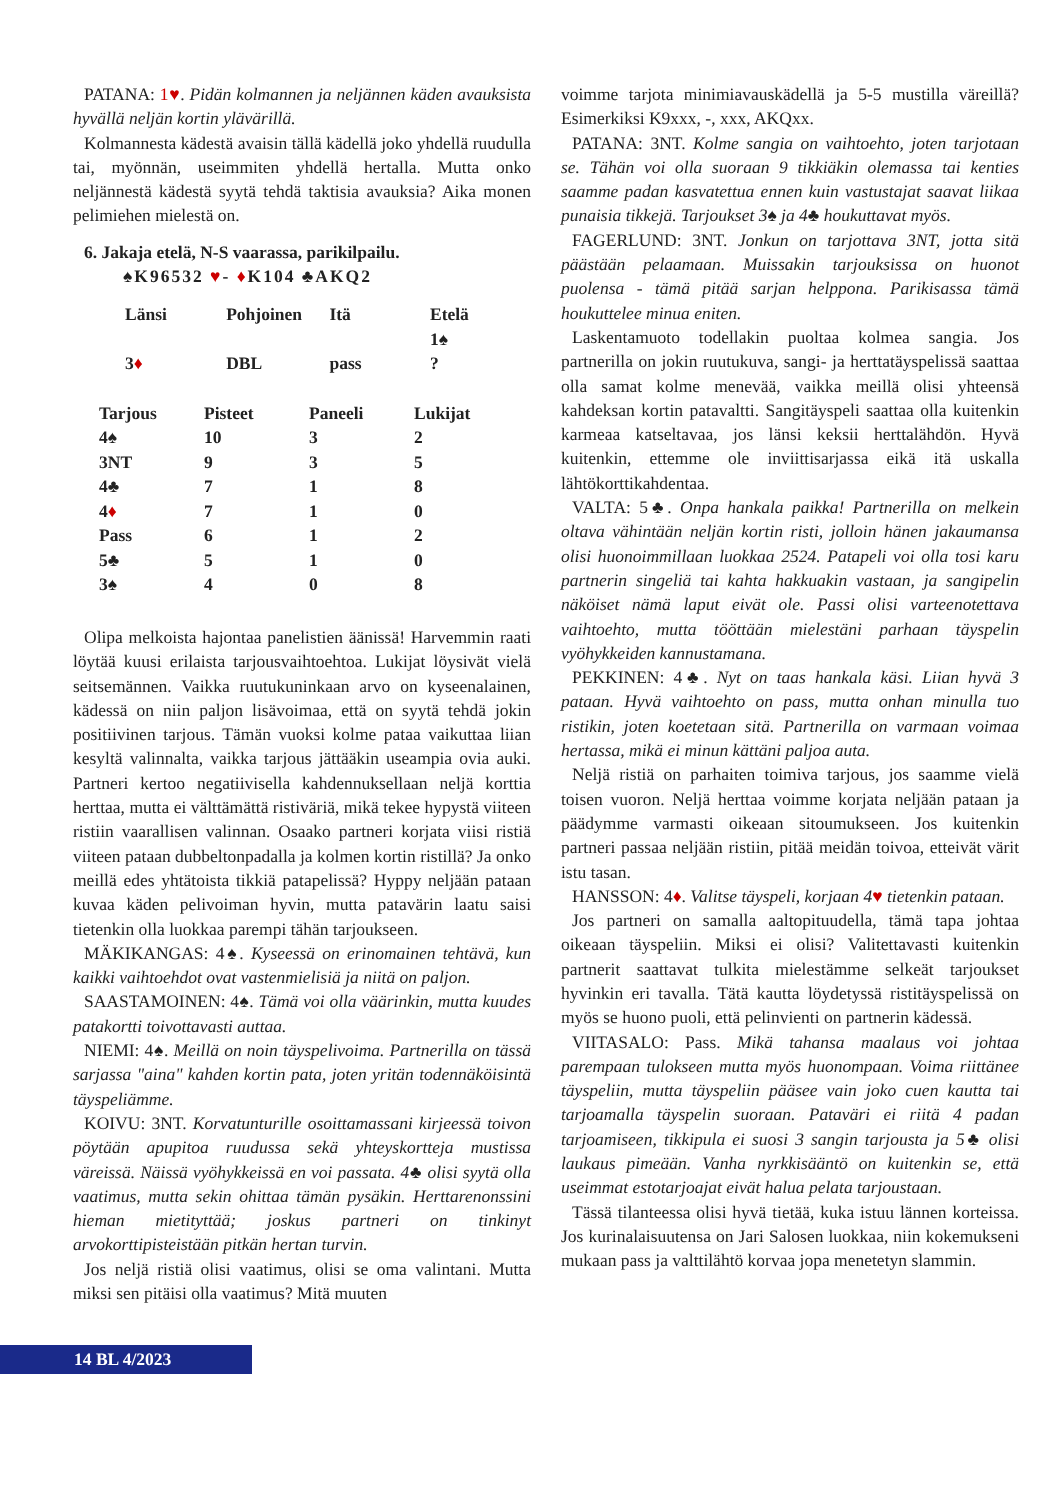PATANA: 1♥. Pidän kolmannen ja neljännen käden avauksista hyvällä neljän kortin ylävärillä.
Kolmannesta kädestä avaisin tällä kädellä joko yhdellä ruudulla tai, myönnän, useimmiten yhdellä hertalla. Mutta onko neljännestä kädestä syytä tehdä taktisia avauksia? Aika monen pelimiehen mielestä on.
6. Jakaja etelä, N-S vaarassa, parikilpailu.
♠K96532 ♥- ♦K104 ♣AKQ2
| Länsi | Pohjoinen | Itä | Etelä 1♠ |
| 3 ♦ | DBL | pass | ? |
| Tarjous | Pisteet | Paneeli | Lukijat |
| --- | --- | --- | --- |
| 4♠ | 10 | 3 | 2 |
| 3NT | 9 | 3 | 5 |
| 4♣ | 7 | 1 | 8 |
| 4 ♦ | 7 | 1 | 0 |
| Pass | 6 | 1 | 2 |
| 5♣ | 5 | 1 | 0 |
| 3♠ | 4 | 0 | 8 |
Olipa melkoista hajontaa panelistien äänissä! Harvemmin raati löytää kuusi erilaista tarjousvaihtoehtoa. Lukijat löysivät vielä seitsemännen. Vaikka ruutukuninkaan arvo on kyseenalainen, kädessä on niin paljon lisävoimaa, että on syytä tehdä jokin positiivinen tarjous. Tämän vuoksi kolme pataa vaikuttaa liian kesyltä valinnalta, vaikka tarjous jättääkin useampia ovia auki. Partneri kertoo negatiivisella kahdennuksellaan neljä korttia herttaa, mutta ei välttämättä ristiväriä, mikä tekee hypystä viiteen ristiin vaarallisen valinnan. Osaako partneri korjata viisi ristiä viiteen pataan dubbeltonpadalla ja kolmen kortin ristillä? Ja onko meillä edes yhtätoista tikkiä patapelissä? Hyppy neljään pataan kuvaa käden pelivoiman hyvin, mutta patavärin laatu saisi tietenkin olla luokkaa parempi tähän tarjoukseen.
MÄKIKANGAS: 4♠. Kyseessä on erinomainen tehtävä, kun kaikki vaihtoehdot ovat vastenmielisiä ja niitä on paljon.
SAASTAMOINEN: 4♠. Tämä voi olla väärinkin, mutta kuudes patakortti toivottavasti auttaa.
NIEMI: 4♠. Meillä on noin täyspelivoima. Partnerilla on tässä sarjassa "aina" kahden kortin pata, joten yritän todennäköisintä täyspeliämme.
KOIVU: 3NT. Korvatunturille osoittamassani kirjeessä toivon pöytään apupitoa ruudussa sekä yhteyskortteja mustissa väreissä. Näissä vyöhykkeissä en voi passata. 4♣ olisi syytä olla vaatimus, mutta sekin ohittaa tämän pysäkin. Herttarenonssini hieman mietityttää; joskus partneri on tinkinyt arvokorttipisteistään pitkän hertan turvin.
Jos neljä ristiä olisi vaatimus, olisi se oma valintani. Mutta miksi sen pitäisi olla vaatimus? Mitä muuten
voimme tarjota minimiavauskädellä ja 5-5 mustilla väreillä? Esimerkiksi K9xxx, -, xxx, AKQxx.
PATANA: 3NT. Kolme sangia on vaihtoehto, joten tarjotaan se. Tähän voi olla suoraan 9 tikkiäkin olemassa tai kenties saamme padan kasvatettua ennen kuin vastustajat saavat liikaa punaisia tikkejä. Tarjoukset 3♠ ja 4♣ houkuttavat myös.
FAGERLUND: 3NT. Jonkun on tarjottava 3NT, jotta sitä päästään pelaamaan. Muissakin tarjouksissa on huonot puolensa - tämä pitää sarjan helppona. Parikisassa tämä houkuttelee minua eniten.
Laskentamuoto todellakin puoltaa kolmea sangia. Jos partnerilla on jokin ruutukuva, sangi- ja herttatäyspelissä saattaa olla samat kolme menevää, vaikka meillä olisi yhteensä kahdeksan kortin patavaltti. Sangitäyspeli saattaa olla kuitenkin karmeaa katseltavaa, jos länsi keksii herttalähdön. Hyvä kuitenkin, ettemme ole inviittisarjassa eikä itä uskalla lähtökorttikahdentaa.
VALTA: 5♣. Onpa hankala paikka! Partnerilla on melkein oltava vähintään neljän kortin risti, jolloin hänen jakaumansa olisi huonoimmillaan luokkaa 2524. Patapeli voi olla tosi karu partnerin singeliä tai kahta hakkuakin vastaan, ja sangipelin näköiset nämä laput eivät ole. Passi olisi varteenotettava vaihtoehto, mutta tööttään mielestäni parhaan täyspelin vyöhykkeiden kannustamana.
PEKKINEN: 4♣. Nyt on taas hankala käsi. Liian hyvä 3 pataan. Hyvä vaihtoehto on pass, mutta onhan minulla tuo ristikin, joten koetetaan sitä. Partnerilla on varmaan voimaa hertassa, mikä ei minun kättäni paljoa auta.
Neljä ristiä on parhaiten toimiva tarjous, jos saamme vielä toisen vuoron. Neljä herttaa voimme korjata neljään pataan ja päädymme varmasti oikeaan sitoumukseen. Jos kuitenkin partneri passaa neljään ristiin, pitää meidän toivoa, etteivät värit istu tasan.
HANSSON: 4♦. Valitse täyspeli, korjaan 4♥ tietenkin pataan.
Jos partneri on samalla aaltopituudella, tämä tapa johtaa oikeaan täyspeliin. Miksi ei olisi? Valitettavasti kuitenkin partnerit saattavat tulkita mielestämme selkeät tarjoukset hyvinkin eri tavalla. Tätä kautta löydetyssä ristitäyspelissä on myös se huono puoli, että pelinvienti on partnerin kädessä.
VIITASALO: Pass. Mikä tahansa maalaus voi johtaa parempaan tulokseen mutta myös huonompaan. Voima riittänee täyspeliin, mutta täyspeliin pääsee vain joko cuen kautta tai tarjoamalla täyspelin suoraan. Pataväri ei riitä 4 padan tarjoamiseen, tikkipula ei suosi 3 sangin tarjousta ja 5♣ olisi laukaus pimeään. Vanha nyrkkisääntö on kuitenkin se, että useimmat estotarjoajat eivät halua pelata tarjoustaan.
Tässä tilanteessa olisi hyvä tietää, kuka istuu lännen korteissa. Jos kurinalaisuutensa on Jari Salosen luokkaa, niin kokemukseni mukaan pass ja valttilähtö korvaa jopa menetetyn slammin.
14 BL 4/2023